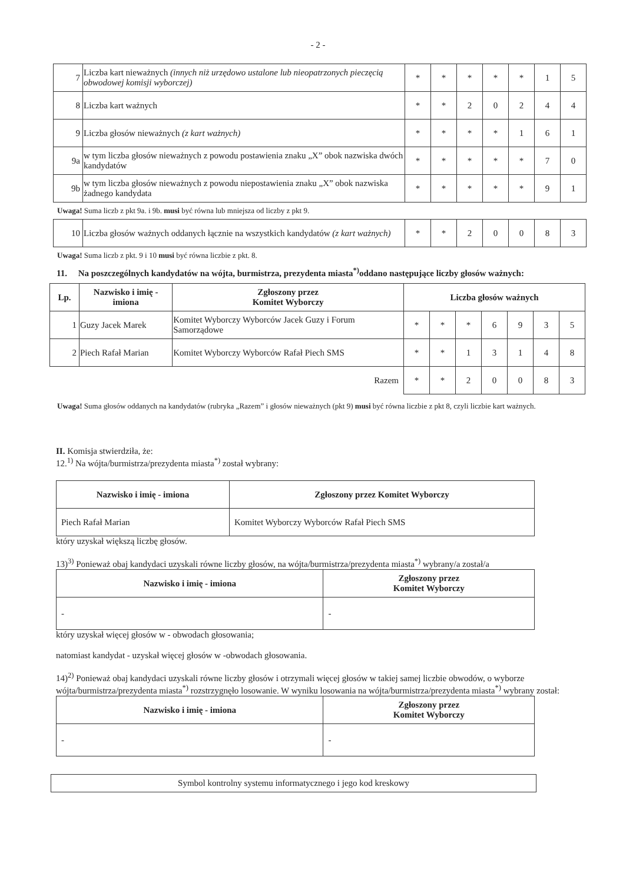- 2 -
| 7 | Liczba kart nieważnych (innych niż urzędowo ustalone lub nieopatrzonych pieczęcią obwodowej komisji wyborczej) | * | * | * | * | * | 1 | 5 |
| 8 | Liczba kart ważnych | * | * | 2 | 0 | 2 | 4 | 4 |
| 9 | Liczba głosów nieważnych (z kart ważnych) | * | * | * | * | 1 | 6 | 1 |
| 9a | w tym liczba głosów nieważnych z powodu postawienia znaku „X” obok nazwiska dwóch kandydatów | * | * | * | * | * | 7 | 0 |
| 9b | w tym liczba głosów nieważnych z powodu niepostawienia znaku „X” obok nazwiska żadnego kandydata | * | * | * | * | * | 9 | 1 |
Uwaga! Suma liczb z pkt 9a. i 9b. musi być równa lub mniejsza od liczby z pkt 9.
| 10 | Liczba głosów ważnych oddanych łącznie na wszystkich kandydatów (z kart ważnych) | * | * | 2 | 0 | 0 | 8 | 3 |
Uwaga! Suma liczb z pkt. 9 i 10 musi być równa liczbie z pkt. 8.
11. Na poszczególnych kandydatów na wójta, burmistrza, prezydenta miasta<sup>*)</sup>oddano następujące liczby głosów ważnych:
| Lp. | Nazwisko i imię - imiona | Zgłoszony przez Komitet Wyborczy | Liczba głosów ważnych | | | | | | |
| --- | --- | --- | --- | --- | --- | --- | --- | --- | --- |
| 1 | Guzy Jacek Marek | Komitet Wyborczy Wyborców Jacek Guzy i Forum Samorządowe | * | * | * | 6 | 9 | 3 | 5 |
| 2 | Piech Rafał Marian | Komitet Wyborczy Wyborców Rafał Piech SMS | * | * | 1 | 3 | 1 | 4 | 8 |
| Razem | | | * | * | 2 | 0 | 0 | 8 | 3 |
Uwaga! Suma głosów oddanych na kandydatów (rubryka „Razem” i głosów nieważnych (pkt 9) musi być równa liczbie z pkt 8, czyli liczbie kart ważnych.
II. Komisja stwierdziła, że:
12.<sup>1)</sup> Na wójta/burmistrza/prezydenta miasta<sup>*)</sup> został wybrany:
| Nazwisko i imię - imiona | Zgłoszony przez Komitet Wyborczy |
| --- | --- |
| Piech Rafał Marian | Komitet Wyborczy Wyborców Rafał Piech SMS |
który uzyskał większą liczbę głosów.
13)<sup>3)</sup> Ponieważ obaj kandydaci uzyskali równe liczby głosów, na wójta/burmistrza/prezydenta miasta<sup>*)</sup> wybrany/a został/a
| Nazwisko i imię - imiona | Zgłoszony przez Komitet Wyborczy |
| --- | --- |
| - | - |
który uzyskał więcej głosów w - obwodach głosowania;
natomiast kandydat - uzyskał więcej głosów w -obwodach głosowania.
14)<sup>2)</sup> Ponieważ obaj kandydaci uzyskali równe liczby głosów i otrzymali więcej głosów w takiej samej liczbie obwodów, o wyborze wójta/burmistrza/prezydenta miasta<sup>*)</sup> rozstrzygnęło losowanie. W wyniku losowania na wójta/burmistrza/prezydenta miasta<sup>*)</sup> wybrany został:
| Nazwisko i imię - imiona | Zgłoszony przez Komitet Wyborczy |
| --- | --- |
| - | - |
Symbol kontrolny systemu informatycznego i jego kod kreskowy